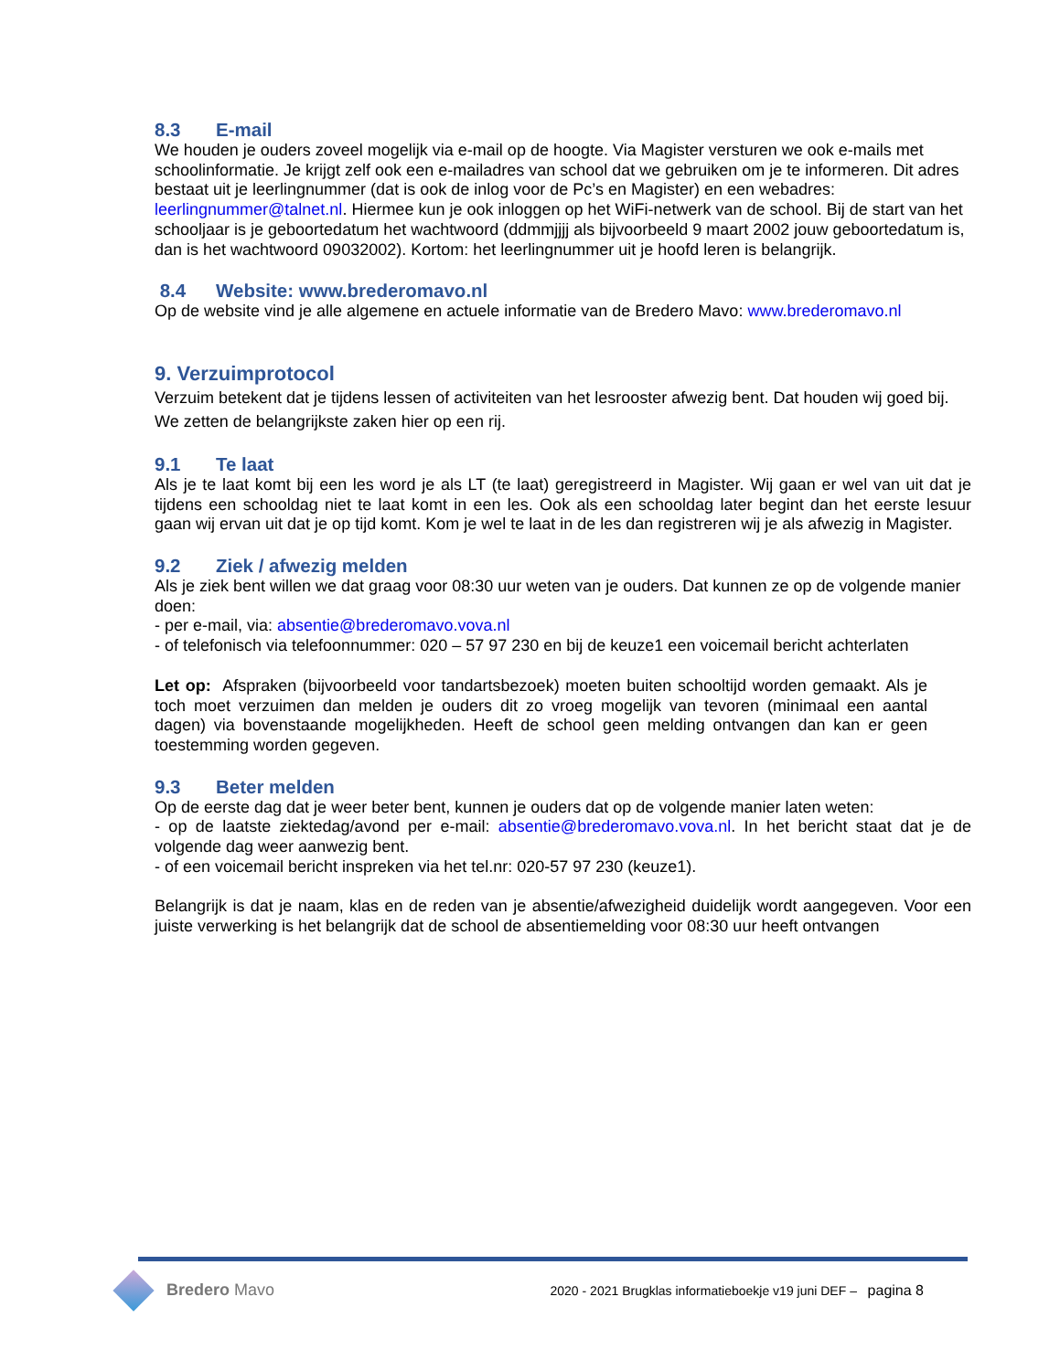8.3 E-mail
We houden je ouders zoveel mogelijk via e-mail op de hoogte. Via Magister versturen we ook e-mails met schoolinformatie. Je krijgt zelf ook een e-mailadres van school dat we gebruiken om je te informeren. Dit adres bestaat uit je leerlingnummer (dat is ook de inlog voor de Pc’s en Magister) en een webadres: leerlingnummer@talnet.nl. Hiermee kun je ook inloggen op het WiFi-netwerk van de school. Bij de start van het schooljaar is je geboortedatum het wachtwoord (ddmmjjjj als bijvoorbeeld 9 maart 2002 jouw geboortedatum is, dan is het wachtwoord 09032002). Kortom: het leerlingnummer uit je hoofd leren is belangrijk.
8.4 Website: www.brederomavo.nl
Op de website vind je alle algemene en actuele informatie van de Bredero Mavo: www.brederomavo.nl
9. Verzuimprotocol
Verzuim betekent dat je tijdens lessen of activiteiten van het lesrooster afwezig bent. Dat houden wij goed bij. We zetten de belangrijkste zaken hier op een rij.
9.1 Te laat
Als je te laat komt bij een les word je als LT (te laat) geregistreerd in Magister. Wij gaan er wel van uit dat je tijdens een schooldag niet te laat komt in een les. Ook als een schooldag later begint dan het eerste lesuur gaan wij ervan uit dat je op tijd komt. Kom je wel te laat in de les dan registreren wij je als afwezig in Magister.
9.2 Ziek / afwezig melden
Als je ziek bent willen we dat graag voor 08:30 uur weten van je ouders. Dat kunnen ze op de volgende manier doen:
- per e-mail, via: absentie@brederomavo.vova.nl
- of telefonisch via telefoonnummer: 020 – 57 97 230 en bij de keuze1 een voicemail bericht achterlaten
Let op: Afspraken (bijvoorbeeld voor tandartsbezoek) moeten buiten schooltijd worden gemaakt. Als je toch moet verzuimen dan melden je ouders dit zo vroeg mogelijk van tevoren (minimaal een aantal dagen) via bovenstaande mogelijkheden. Heeft de school geen melding ontvangen dan kan er geen toestemming worden gegeven.
9.3 Beter melden
Op de eerste dag dat je weer beter bent, kunnen je ouders dat op de volgende manier laten weten:
- op de laatste ziektedag/avond per e-mail: absentie@brederomavo.vova.nl. In het bericht staat dat je de volgende dag weer aanwezig bent.
- of een voicemail bericht inspreken via het tel.nr: 020-57 97 230 (keuze1).
Belangrijk is dat je naam, klas en de reden van je absentie/afwezigheid duidelijk wordt aangegeven. Voor een juiste verwerking is het belangrijk dat de school de absentiemelding voor 08:30 uur heeft ontvangen
Bredero Mavo
2020 - 2021 Brugklas informatieboekje v19 juni DEF – pagina 8